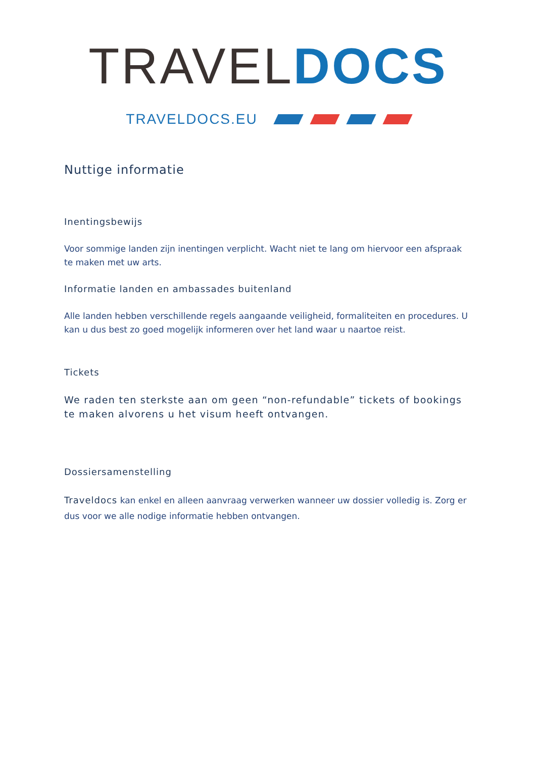TRAVEL DOCS
TRAVELDOCS.EU
Nuttige informatie
Inentingsbewijs
Voor sommige landen zijn inentingen verplicht. Wacht niet te lang om hiervoor een afspraak te maken met uw arts.
Informatie landen en ambassades buitenland
Alle landen hebben verschillende regels aangaande veiligheid, formaliteiten en procedures. U kan u dus best zo goed mogelijk informeren over het land waar u naartoe reist.
Tickets
We raden ten sterkste aan om geen “non-refundable” tickets of bookings te maken alvorens u het visum heeft ontvangen.
Dossiersamenstelling
Traveldocs kan enkel en alleen aanvraag verwerken wanneer uw dossier volledig is. Zorg er dus voor we alle nodige informatie hebben ontvangen.